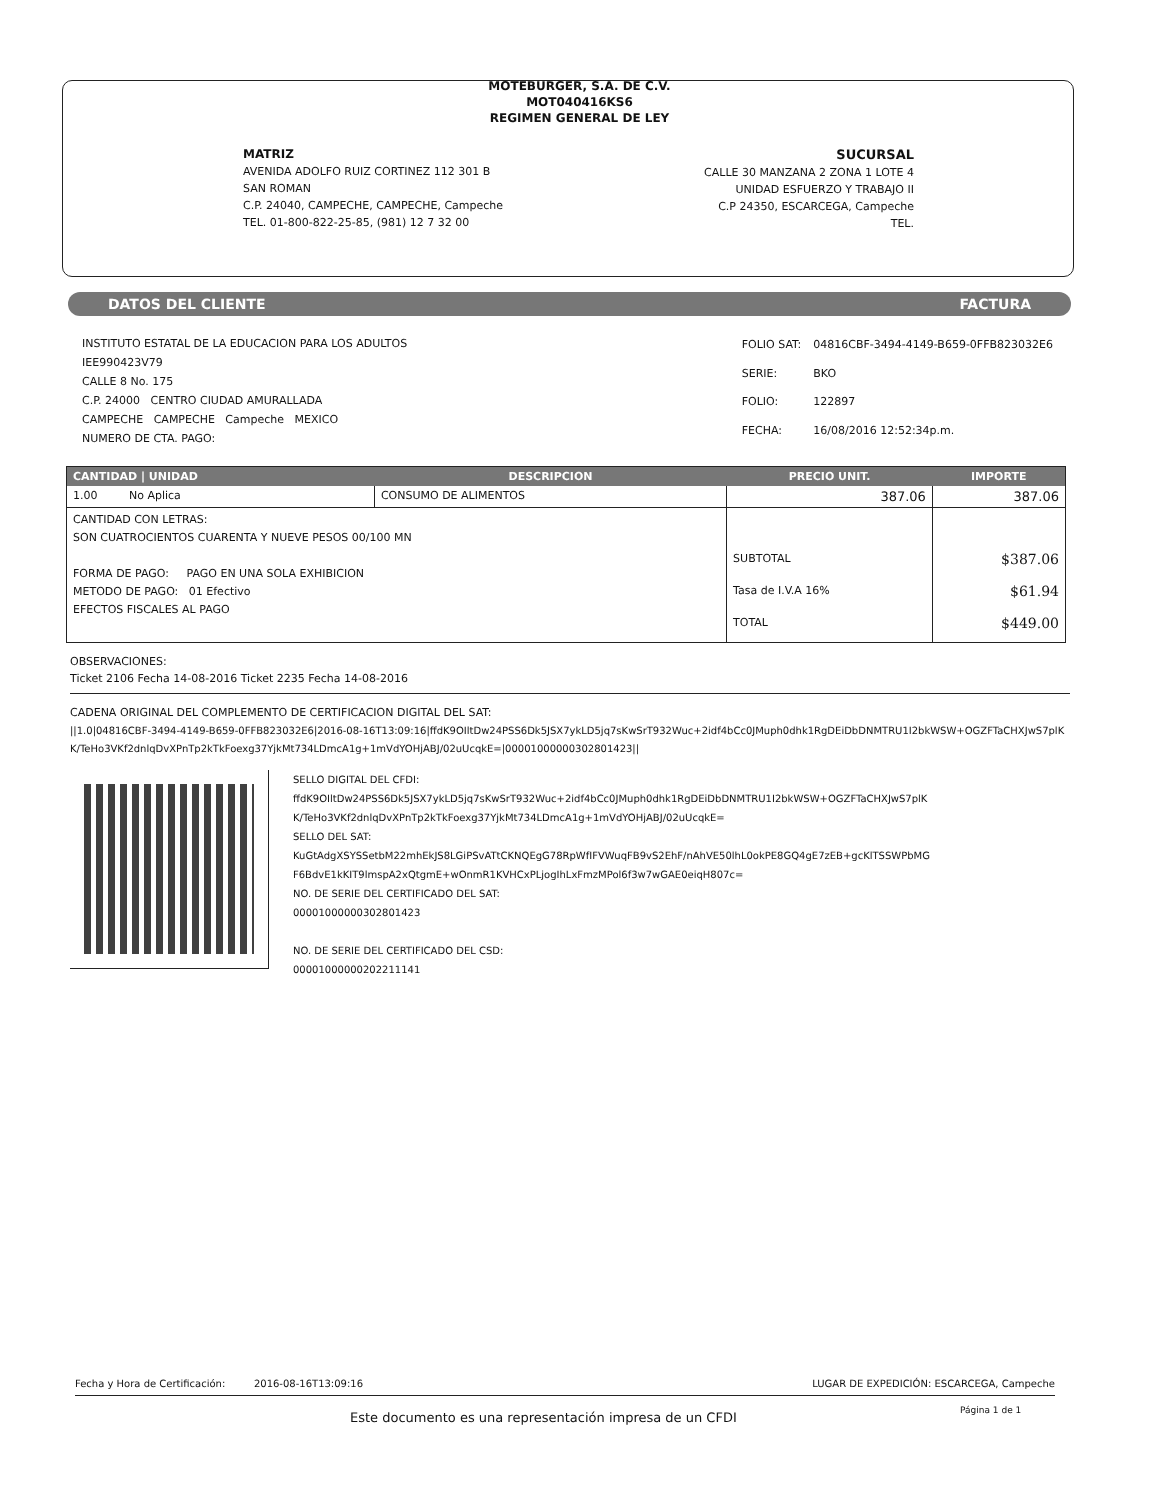MOTEBURGER, S.A. DE C.V.
MOT040416KS6
REGIMEN GENERAL DE LEY
MATRIZ
AVENIDA ADOLFO RUIZ CORTINEZ 112 301 B
SAN ROMAN
C.P. 24040, CAMPECHE, CAMPECHE, Campeche
TEL. 01-800-822-25-85, (981) 12 7 32 00
SUCURSAL
CALLE 30 MANZANA 2 ZONA 1 LOTE 4
UNIDAD ESFUERZO Y TRABAJO II
C.P 24350, ESCARCEGA, Campeche
TEL.
DATOS DEL CLIENTE FACTURA
INSTITUTO ESTATAL DE LA EDUCACION PARA LOS ADULTOS
IEE990423V79
CALLE 8 No. 175
C.P. 24000 CENTRO CIUDAD AMURALLADA
CAMPECHE CAMPECHE Campeche MEXICO
NUMERO DE CTA. PAGO:
| FOLIO SAT: | 04816CBF-3494-4149-B659-0FFB823032E6 |
| SERIE: | BKO |
| FOLIO: | 122897 |
| FECHA: | 16/08/2016 12:52:34p.m. |
| CANTIDAD / UNIDAD | DESCRIPCION | PRECIO UNIT. | IMPORTE |
| --- | --- | --- | --- |
| 1.00 No Aplica | CONSUMO DE ALIMENTOS | 387.06 | 387.06 |
| CANTIDAD CON LETRAS: SON CUATROCIENTOS CUARENTA Y NUEVE PESOS 00/100 MN FORMA DE PAGO: PAGO EN UNA SOLA EXHIBICION METODO DE PAGO: 01 Efectivo EFECTOS FISCALES AL PAGO | | SUBTOTAL Tasa de I.V.A 16% TOTAL | $387.06 $61.94 $449.00 |
OBSERVACIONES:
Ticket 2106 Fecha 14-08-2016 Ticket 2235 Fecha 14-08-2016
CADENA ORIGINAL DEL COMPLEMENTO DE CERTIFICACION DIGITAL DEL SAT:
||1.0|04816CBF-3494-4149-B659-0FFB823032E6|2016-08-16T13:09:16|ffdK9OIltDw24PSS6Dk5JSX7ykLD5jq7sKwSrT932Wuc+2idf4bCc0JMuph0dhk1RgDEiDbDNMTRU1I2bkWSW+OGZFTaCHXJwS7plKK/TeHo3VKf2dnlqDvXPnTp2kTkFoexg37YjkMt734LDmcA1g+1mVdYOHjABJ/02uUcqkE=|00001000000302801423||
SELLO DIGITAL DEL CFDI:
ffdK9OIltDw24PSS6Dk5JSX7ykLD5jq7sKwSrT932Wuc+2idf4bCc0JMuph0dhk1RgDEiDbDNMTRU1I2bkWSW+OGZFTaCHXJwS7plKK/TeHo3VKf2dnlqDvXPnTp2kTkFoexg37YjkMt734LDmcA1g+1mVdYOHjABJ/02uUcqkE=
SELLO DEL SAT:
KuGtAdgXSYSSetbM22mhEkJS8LGiPSvATtCKNQEgG78RpWfIFVWuqFB9vS2EhF/nAhVE50lhL0okPE8GQ4gE7zEB+gcKlTSSWPbMGF6BdvE1kKIT9lmspA2xQtgmE+wOnmR1KVHCxPLjogIhLxFmzMPol6f3w7wGAE0eiqH807c=
NO. DE SERIE DEL CERTIFICADO DEL SAT:
00001000000302801423
NO. DE SERIE DEL CERTIFICADO DEL CSD:
00001000000202211141
Fecha y Hora de Certificación: 2016-08-16T13:09:16 LUGAR DE EXPEDICIÓN: ESCARCEGA, Campeche
Este documento es una representación impresa de un CFDI
Página 1 de 1